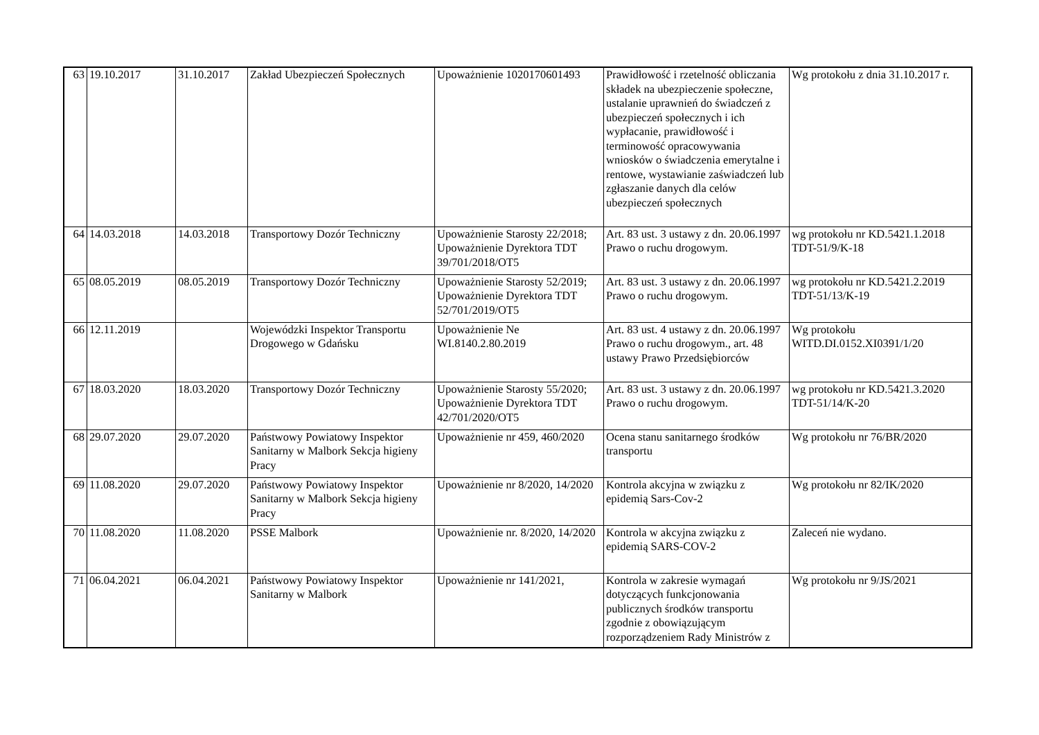| 63 | 19.10.2017 | 31.10.2017 | Zakład Ubezpieczeń Społecznych | Upoważnienie 1020170601493 | Prawidłowość i rzetelność obliczania składek na ubezpieczenie społeczne, ustalanie uprawnień do świadczeń z ubezpieczeń społecznych i ich wypłacanie, prawidłowość i terminowość opracowywania wniosków o świadczenia emerytalne i rentowe, wystawianie zaświadczeń lub zgłaszanie danych dla celów ubezpieczeń społecznych | Wg protokołu z dnia 31.10.2017 r. |
| 64 | 14.03.2018 | 14.03.2018 | Transportowy Dozór Techniczny | Upoważnienie Starosty 22/2018; Upoważnienie Dyrektora TDT 39/701/2018/OT5 | Art. 83 ust. 3 ustawy z dn. 20.06.1997 Prawo o ruchu drogowym. | wg protokołu nr KD.5421.1.2018 TDT-51/9/K-18 |
| 65 | 08.05.2019 | 08.05.2019 | Transportowy Dozór Techniczny | Upoważnienie Starosty 52/2019; Upoważnienie Dyrektora TDT 52/701/2019/OT5 | Art. 83 ust. 3 ustawy z dn. 20.06.1997 Prawo o ruchu drogowym. | wg protokołu nr KD.5421.2.2019 TDT-51/13/K-19 |
| 66 | 12.11.2019 | | Wojewódzki Inspektor Transportu Drogowego w Gdańsku | Upoważnienie Ne WI.8140.2.80.2019 | Art. 83 ust. 4 ustawy z dn. 20.06.1997 Prawo o ruchu drogowym., art. 48 ustawy Prawo Przedsiębiorców | Wg protokołu WITD.DI.0152.XI0391/1/20 |
| 67 | 18.03.2020 | 18.03.2020 | Transportowy Dozór Techniczny | Upoważnienie Starosty 55/2020; Upoważnienie Dyrektora TDT 42/701/2020/OT5 | Art. 83 ust. 3 ustawy z dn. 20.06.1997 Prawo o ruchu drogowym. | wg protokołu nr KD.5421.3.2020 TDT-51/14/K-20 |
| 68 | 29.07.2020 | 29.07.2020 | Państwowy Powiatowy Inspektor Sanitarny w Malbork Sekcja higieny Pracy | Upoważnienie nr 459, 460/2020 | Ocena stanu sanitarnego środków transportu | Wg protokołu nr 76/BR/2020 |
| 69 | 11.08.2020 | 29.07.2020 | Państwowy Powiatowy Inspektor Sanitarny w Malbork Sekcja higieny Pracy | Upoważnienie nr 8/2020, 14/2020 | Kontrola akcyjna w związku z epidemią Sars-Cov-2 | Wg protokołu nr 82/IK/2020 |
| 70 | 11.08.2020 | 11.08.2020 | PSSE Malbork | Upoważnienie nr. 8/2020, 14/2020 | Kontrola w akcyjna związku z epidemią SARS-COV-2 | Zaleceń nie wydano. |
| 71 | 06.04.2021 | 06.04.2021 | Państwowy Powiatowy Inspektor Sanitarny w Malbork | Upoważnienie nr 141/2021, | Kontrola w zakresie wymagań dotyczących funkcjonowania publicznych środków transportu zgodnie z obowiązującym rozporządzeniem Rady Ministrów z | Wg protokołu nr 9/JS/2021 |